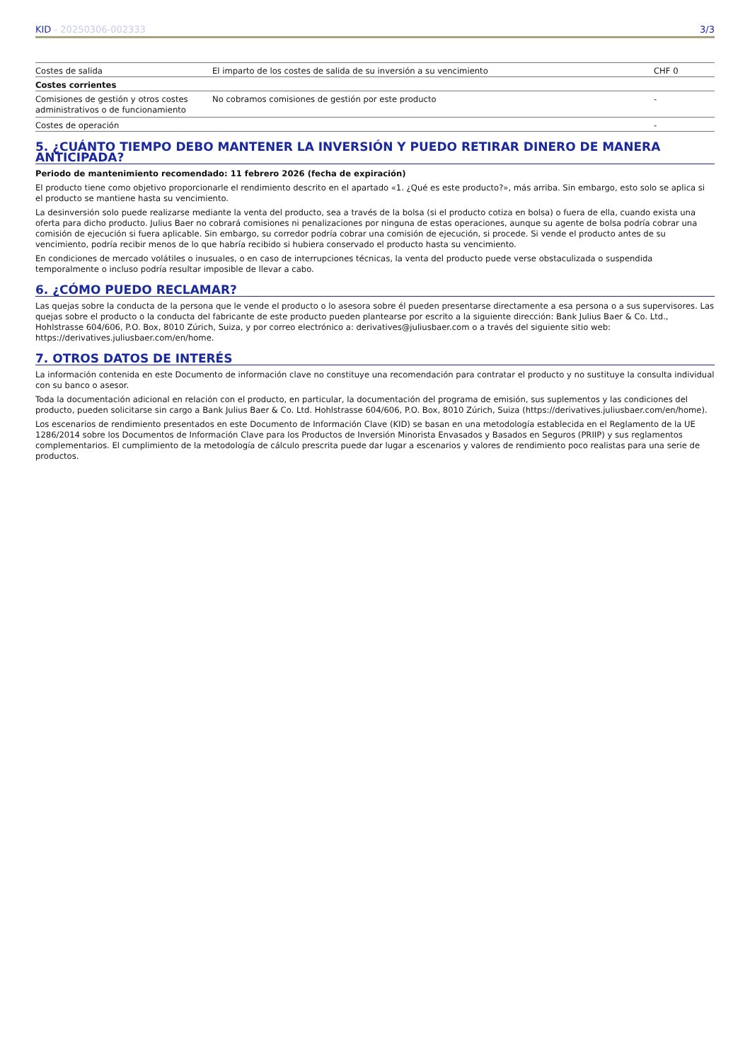KID - 20250306-002333 3/3
| Costes de salida | El imparto de los costes de salida de su inversión a su vencimiento | CHF 0 |
| Costes corrientes | | |
| Comisiones de gestión y otros costes administrativos o de funcionamiento | No cobramos comisiones de gestión por este producto | - |
| Costes de operación | | - |
5. ¿CUÁNTO TIEMPO DEBO MANTENER LA INVERSIÓN Y PUEDO RETIRAR DINERO DE MANERA ANTICIPADA?
Periodo de mantenimiento recomendado: 11 febrero 2026 (fecha de expiración)
El producto tiene como objetivo proporcionarle el rendimiento descrito en el apartado «1. ¿Qué es este producto?», más arriba. Sin embargo, esto solo se aplica si el producto se mantiene hasta su vencimiento.
La desinversión solo puede realizarse mediante la venta del producto, sea a través de la bolsa (si el producto cotiza en bolsa) o fuera de ella, cuando exista una oferta para dicho producto. Julius Baer no cobrará comisiones ni penalizaciones por ninguna de estas operaciones, aunque su agente de bolsa podría cobrar una comisión de ejecución si fuera aplicable. Sin embargo, su corredor podría cobrar una comisión de ejecución, si procede. Si vende el producto antes de su vencimiento, podría recibir menos de lo que habría recibido si hubiera conservado el producto hasta su vencimiento.
En condiciones de mercado volátiles o inusuales, o en caso de interrupciones técnicas, la venta del producto puede verse obstaculizada o suspendida temporalmente o incluso podría resultar imposible de llevar a cabo.
6. ¿CÓMO PUEDO RECLAMAR?
Las quejas sobre la conducta de la persona que le vende el producto o lo asesora sobre él pueden presentarse directamente a esa persona o a sus supervisores. Las quejas sobre el producto o la conducta del fabricante de este producto pueden plantearse por escrito a la siguiente dirección: Bank Julius Baer & Co. Ltd., Hohlstrasse 604/606, P.O. Box, 8010 Zúrich, Suiza, y por correo electrónico a: derivatives@juliusbaer.com o a través del siguiente sitio web: https://derivatives.juliusbaer.com/en/home.
7. OTROS DATOS DE INTERÉS
La información contenida en este Documento de información clave no constituye una recomendación para contratar el producto y no sustituye la consulta individual con su banco o asesor.
Toda la documentación adicional en relación con el producto, en particular, la documentación del programa de emisión, sus suplementos y las condiciones del producto, pueden solicitarse sin cargo a Bank Julius Baer & Co. Ltd. Hohlstrasse 604/606, P.O. Box, 8010 Zúrich, Suiza (https://derivatives.juliusbaer.com/en/home).
Los escenarios de rendimiento presentados en este Documento de Información Clave (KID) se basan en una metodología establecida en el Reglamento de la UE 1286/2014 sobre los Documentos de Información Clave para los Productos de Inversión Minorista Envasados y Basados en Seguros (PRIIP) y sus reglamentos complementarios. El cumplimiento de la metodología de cálculo prescrita puede dar lugar a escenarios y valores de rendimiento poco realistas para una serie de productos.